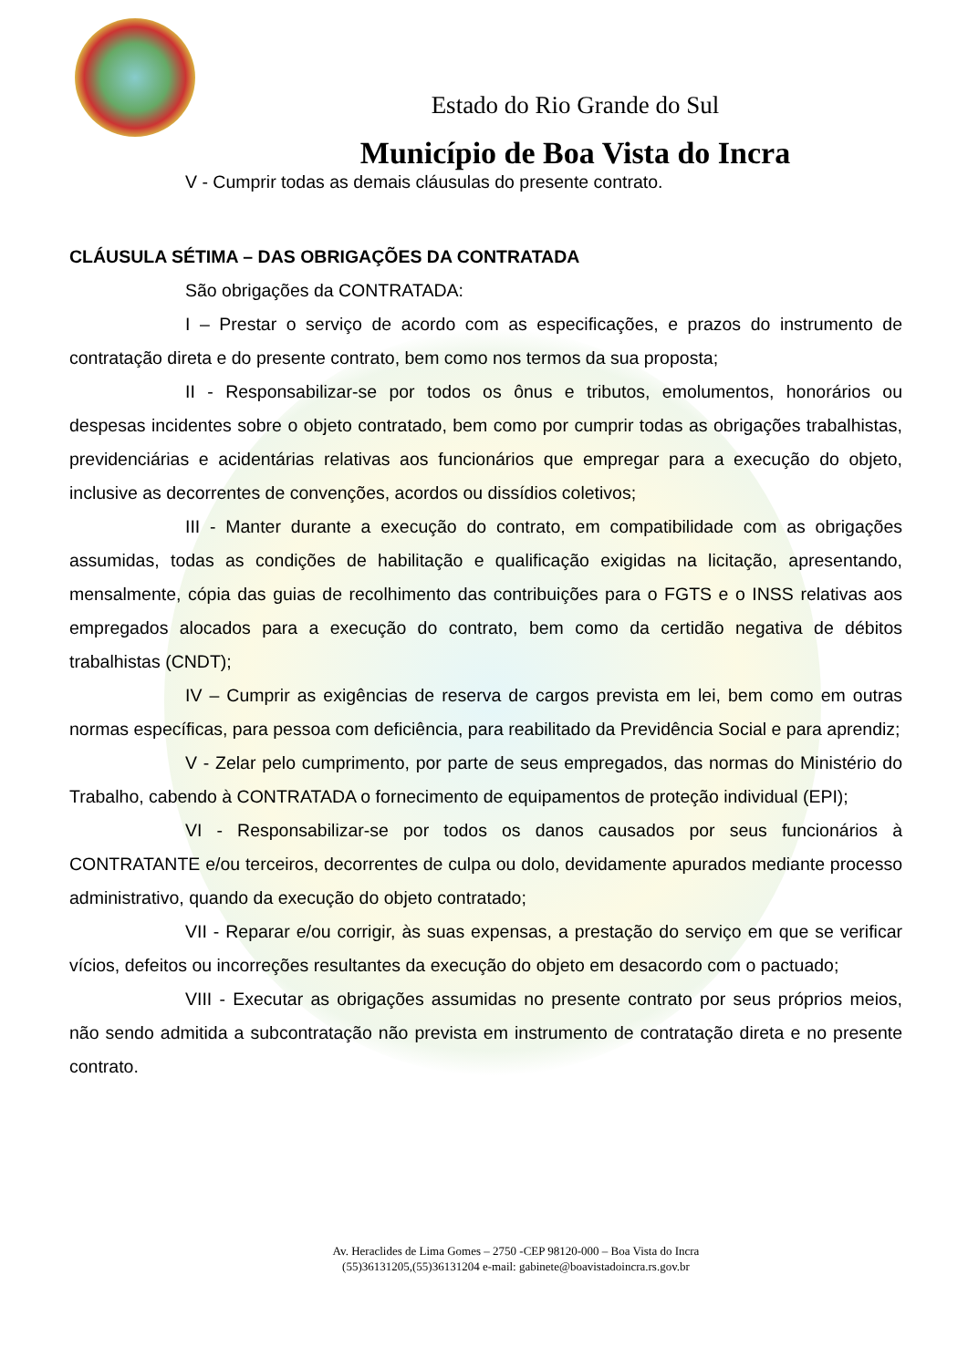Estado do Rio Grande do Sul
Município de Boa Vista do Incra
V - Cumprir todas as demais cláusulas do presente contrato.
CLÁUSULA SÉTIMA – DAS OBRIGAÇÕES DA CONTRATADA
São obrigações da CONTRATADA:
I – Prestar o serviço de acordo com as especificações, e prazos do instrumento de contratação direta e do presente contrato, bem como nos termos da sua proposta;
II - Responsabilizar-se por todos os ônus e tributos, emolumentos, honorários ou despesas incidentes sobre o objeto contratado, bem como por cumprir todas as obrigações trabalhistas, previdenciárias e acidentárias relativas aos funcionários que empregar para a execução do objeto, inclusive as decorrentes de convenções, acordos ou dissídios coletivos;
III - Manter durante a execução do contrato, em compatibilidade com as obrigações assumidas, todas as condições de habilitação e qualificação exigidas na licitação, apresentando, mensalmente, cópia das guias de recolhimento das contribuições para o FGTS e o INSS relativas aos empregados alocados para a execução do contrato, bem como da certidão negativa de débitos trabalhistas (CNDT);
IV – Cumprir as exigências de reserva de cargos prevista em lei, bem como em outras normas específicas, para pessoa com deficiência, para reabilitado da Previdência Social e para aprendiz;
V - Zelar pelo cumprimento, por parte de seus empregados, das normas do Ministério do Trabalho, cabendo à CONTRATADA o fornecimento de equipamentos de proteção individual (EPI);
VI - Responsabilizar-se por todos os danos causados por seus funcionários à CONTRATANTE e/ou terceiros, decorrentes de culpa ou dolo, devidamente apurados mediante processo administrativo, quando da execução do objeto contratado;
VII - Reparar e/ou corrigir, às suas expensas, a prestação do serviço em que se verificar vícios, defeitos ou incorreções resultantes da execução do objeto em desacordo com o pactuado;
VIII - Executar as obrigações assumidas no presente contrato por seus próprios meios, não sendo admitida a subcontratação não prevista em instrumento de contratação direta e no presente contrato.
Av. Heraclides de Lima Gomes – 2750 -CEP 98120-000 – Boa Vista do Incra
(55)36131205,(55)36131204 e-mail: gabinete@boavistadoincra.rs.gov.br